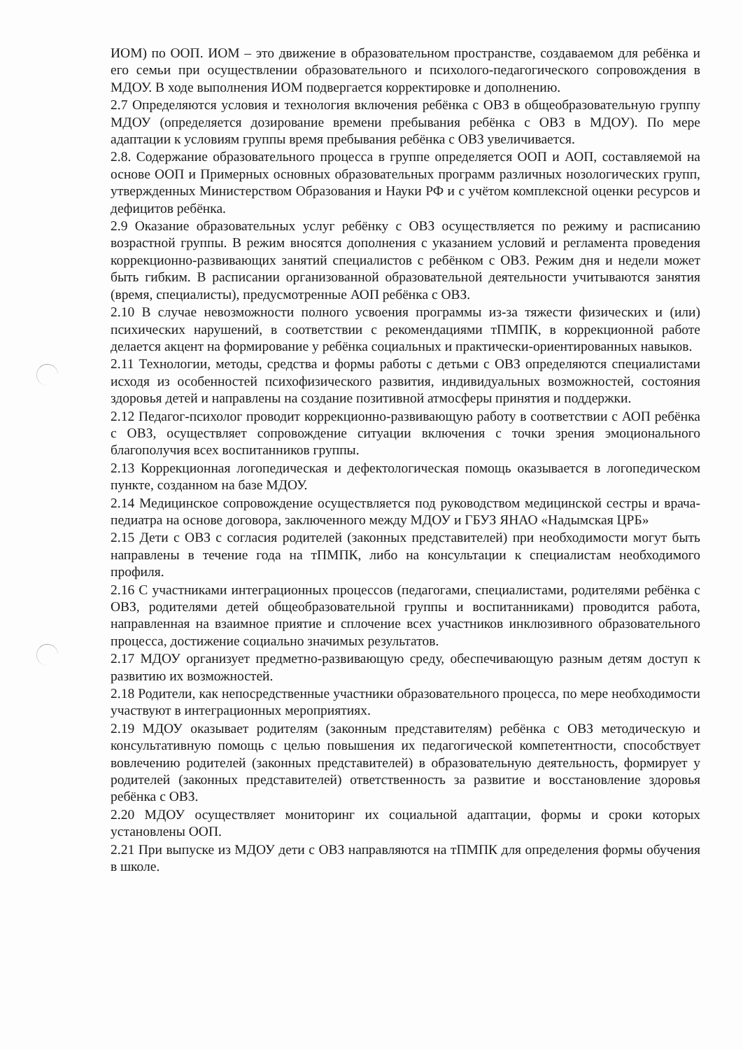ИОМ) по ООП. ИОМ – это движение в образовательном пространстве, создаваемом для ребёнка и его семьи при осуществлении образовательного и психолого-педагогического сопровождения в МДОУ. В ходе выполнения ИОМ подвергается корректировке и дополнению.
2.7 Определяются условия и технология включения ребёнка с ОВЗ в общеобразовательную группу МДОУ (определяется дозирование времени пребывания ребёнка с ОВЗ в МДОУ). По мере адаптации к условиям группы время пребывания ребёнка с ОВЗ увеличивается.
2.8. Содержание образовательного процесса в группе определяется ООП и АОП, составляемой на основе ООП и Примерных основных образовательных программ различных нозологических групп, утвержденных Министерством Образования и Науки РФ и с учётом комплексной оценки ресурсов и дефицитов ребёнка.
2.9 Оказание образовательных услуг ребёнку с ОВЗ осуществляется по режиму и расписанию возрастной группы. В режим вносятся дополнения с указанием условий и регламента проведения коррекционно-развивающих занятий специалистов с ребёнком с ОВЗ. Режим дня и недели может быть гибким. В расписании организованной образовательной деятельности учитываются занятия (время, специалисты), предусмотренные АОП ребёнка с ОВЗ.
2.10 В случае невозможности полного усвоения программы из-за тяжести физических и (или) психических нарушений, в соответствии с рекомендациями тПМПК, в коррекционной работе делается акцент на формирование у ребёнка социальных и практически-ориентированных навыков.
2.11 Технологии, методы, средства и формы работы с детьми с ОВЗ определяются специалистами исходя из особенностей психофизического развития, индивидуальных возможностей, состояния здоровья детей и направлены на создание позитивной атмосферы принятия и поддержки.
2.12 Педагог-психолог проводит коррекционно-развивающую работу в соответствии с АОП ребёнка с ОВЗ, осуществляет сопровождение ситуации включения с точки зрения эмоционального благополучия всех воспитанников группы.
2.13 Коррекционная логопедическая и дефектологическая помощь оказывается в логопедическом пункте, созданном на базе МДОУ.
2.14 Медицинское сопровождение осуществляется под руководством медицинской сестры и врача-педиатра на основе договора, заключенного между МДОУ и ГБУЗ ЯНАО «Надымская ЦРБ»
2.15 Дети с ОВЗ с согласия родителей (законных представителей) при необходимости могут быть направлены в течение года на тПМПК, либо на консультации к специалистам необходимого профиля.
2.16 С участниками интеграционных процессов (педагогами, специалистами, родителями ребёнка с ОВЗ, родителями детей общеобразовательной группы и воспитанниками) проводится работа, направленная на взаимное приятие и сплочение всех участников инклюзивного образовательного процесса, достижение социально значимых результатов.
2.17 МДОУ организует предметно-развивающую среду, обеспечивающую разным детям доступ к развитию их возможностей.
2.18 Родители, как непосредственные участники образовательного процесса, по мере необходимости участвуют в интеграционных мероприятиях.
2.19 МДОУ оказывает родителям (законным представителям) ребёнка с ОВЗ методическую и консультативную помощь с целью повышения их педагогической компетентности, способствует вовлечению родителей (законных представителей) в образовательную деятельность, формирует у родителей (законных представителей) ответственность за развитие и восстановление здоровья ребёнка с ОВЗ.
2.20 МДОУ осуществляет мониторинг их социальной адаптации, формы и сроки которых установлены ООП.
2.21 При выпуске из МДОУ дети с ОВЗ направляются на тПМПК для определения формы обучения в школе.